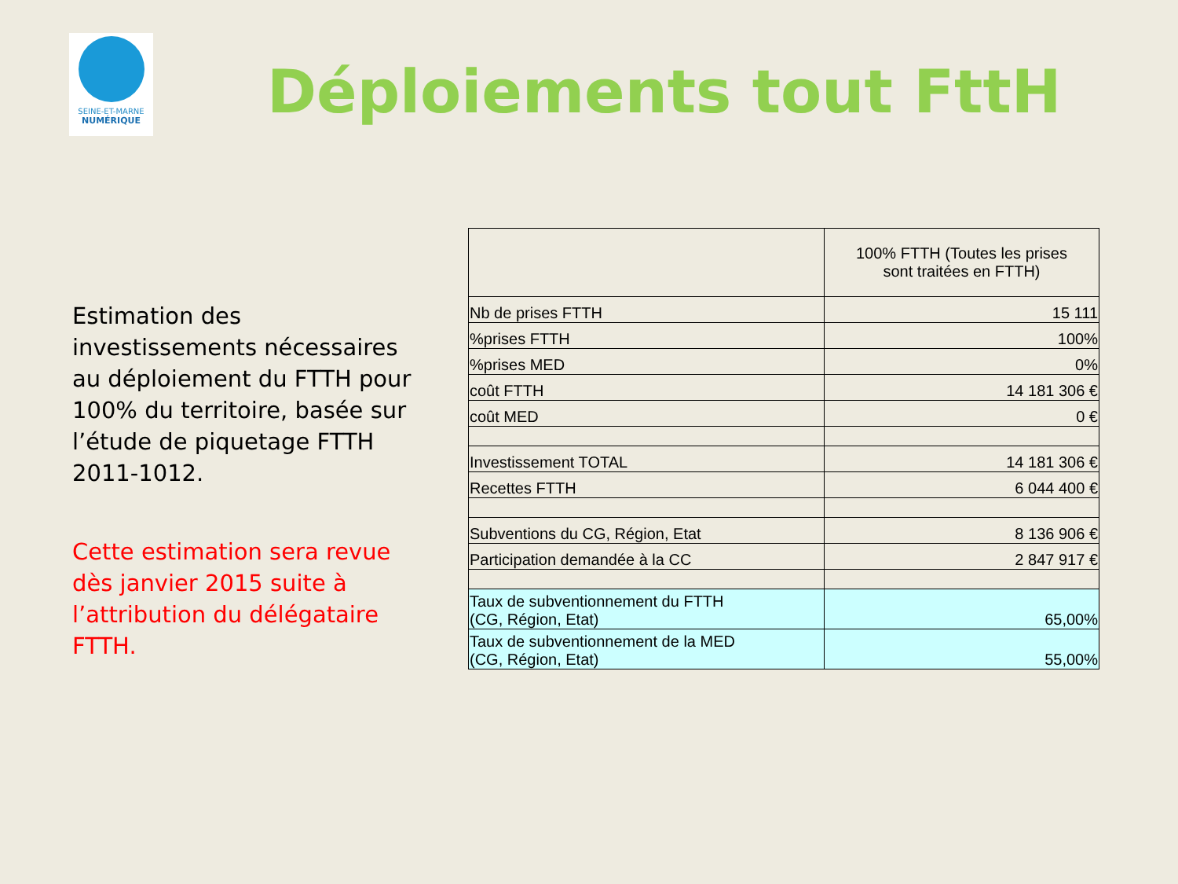SEINE-ET-MARNE
NUMÉRIQUE
Déploiements tout FttH
Estimation des investissements nécessaires au déploiement du FTTH pour 100% du territoire, basée sur l’étude de piquetage FTTH 2011-1012.
Cette estimation sera revue dès janvier 2015 suite à l’attribution du délégataire FTTH.
| | 100% FTTH (Toutes les prises sont traitées en FTTH) |
| --- | --- |
| Nb de prises FTTH | 15 111 |
| %prises FTTH | 100% |
| %prises MED | 0% |
| coût FTTH | 14 181 306 € |
| coût MED | 0 € |
| Investissement TOTAL | 14 181 306 € |
| Recettes FTTH | 6 044 400 € |
| Subventions du CG, Région, Etat | 8 136 906 € |
| Participation demandée à la CC | 2 847 917 € |
| Taux de subventionnement du FTTH (CG, Région, Etat) | 65,00% |
| Taux de subventionnement de la MED (CG, Région, Etat) | 55,00% |